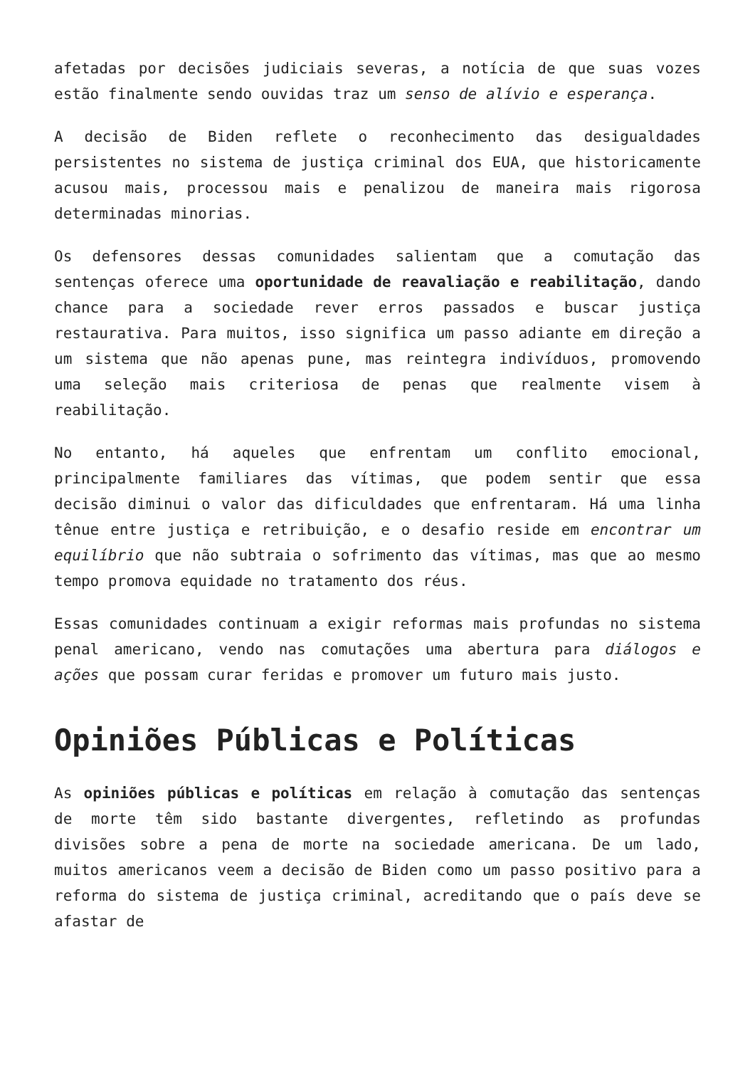afetadas por decisões judiciais severas, a notícia de que suas vozes estão finalmente sendo ouvidas traz um senso de alívio e esperança.
A decisão de Biden reflete o reconhecimento das desigualdades persistentes no sistema de justiça criminal dos EUA, que historicamente acusou mais, processou mais e penalizou de maneira mais rigorosa determinadas minorias.
Os defensores dessas comunidades salientam que a comutação das sentenças oferece uma oportunidade de reavaliação e reabilitação, dando chance para a sociedade rever erros passados e buscar justiça restaurativa. Para muitos, isso significa um passo adiante em direção a um sistema que não apenas pune, mas reintegra indivíduos, promovendo uma seleção mais criteriosa de penas que realmente visem à reabilitação.
No entanto, há aqueles que enfrentam um conflito emocional, principalmente familiares das vítimas, que podem sentir que essa decisão diminui o valor das dificuldades que enfrentaram. Há uma linha tênue entre justiça e retribuição, e o desafio reside em encontrar um equilíbrio que não subtraia o sofrimento das vítimas, mas que ao mesmo tempo promova equidade no tratamento dos réus.
Essas comunidades continuam a exigir reformas mais profundas no sistema penal americano, vendo nas comutações uma abertura para diálogos e ações que possam curar feridas e promover um futuro mais justo.
Opiniões Públicas e Políticas
As opiniões públicas e políticas em relação à comutação das sentenças de morte têm sido bastante divergentes, refletindo as profundas divisões sobre a pena de morte na sociedade americana. De um lado, muitos americanos veem a decisão de Biden como um passo positivo para a reforma do sistema de justiça criminal, acreditando que o país deve se afastar de